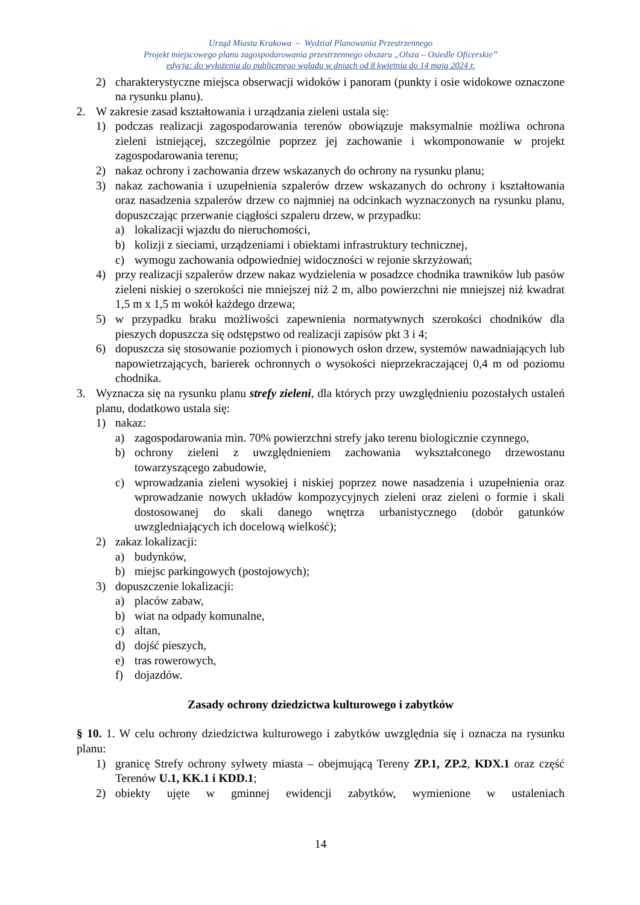Urząd Miasta Krakowa – Wydział Planowania Przestrzennego
Projekt miejscowego planu zagospodarowania przestrzennego obszaru „Olsza – Osiedle Oficerskie”
edycja: do wyłożenia do publicznego wglądu w dniach od 8 kwietnia do 14 maja 2024 r.
2) charakterystyczne miejsca obserwacji widoków i panoram (punkty i osie widokowe oznaczone na rysunku planu).
2. W zakresie zasad kształtowania i urządzania zieleni ustala się:
1) podczas realizacji zagospodarowania terenów obowiązuje maksymalnie możliwa ochrona zieleni istniejącej, szczególnie poprzez jej zachowanie i wkomponowanie w projekt zagospodarowania terenu;
2) nakaz ochrony i zachowania drzew wskazanych do ochrony na rysunku planu;
3) nakaz zachowania i uzupełnienia szpalerów drzew wskazanych do ochrony i kształtowania oraz nasadzenia szpalerów drzew co najmniej na odcinkach wyznaczonych na rysunku planu, dopuszczając przerwanie ciągłości szpaleru drzew, w przypadku:
a) lokalizacji wjazdu do nieruchomości,
b) kolizji z sieciami, urządzeniami i obiektami infrastruktury technicznej,
c) wymogu zachowania odpowiedniej widoczności w rejonie skrzyżowań;
4) przy realizacji szpalerów drzew nakaz wydzielenia w posadzce chodnika trawników lub pasów zieleni niskiej o szerokości nie mniejszej niż 2 m, albo powierzchni nie mniejszej niż kwadrat 1,5 m x 1,5 m wokół każdego drzewa;
5) w przypadku braku możliwości zapewnienia normatywnych szerokości chodników dla pieszych dopuszcza się odstępstwo od realizacji zapisów pkt 3 i 4;
6) dopuszcza się stosowanie poziomych i pionowych osłon drzew, systemów nawadniających lub napowietrzających, barierek ochronnych o wysokości nieprzekraczającej 0,4 m od poziomu chodnika.
3. Wyznacza się na rysunku planu strefy zieleni, dla których przy uwzględnieniu pozostałych ustaleń planu, dodatkowo ustala się:
1) nakaz:
a) zagospodarowania min. 70% powierzchni strefy jako terenu biologicznie czynnego,
b) ochrony zieleni z uwzględnieniem zachowania wykształconego drzewostanu towarzyszącego zabudowie,
c) wprowadzania zieleni wysokiej i niskiej poprzez nowe nasadzenia i uzupełnienia oraz wprowadzanie nowych układów kompozycyjnych zieleni oraz zieleni o formie i skali dostosowanej do skali danego wnętrza urbanistycznego (dobór gatunków uwzgledniających ich docelową wielkość);
2) zakaz lokalizacji:
a) budynków,
b) miejsc parkingowych (postojowych);
3) dopuszczenie lokalizacji:
a) placów zabaw,
b) wiat na odpady komunalne,
c) altan,
d) dojść pieszych,
e) tras rowerowych,
f) dojazdów.
Zasady ochrony dziedzictwa kulturowego i zabytków
§ 10. 1. W celu ochrony dziedzictwa kulturowego i zabytków uwzględnia się i oznacza na rysunku planu:
1) granicę Strefy ochrony sylwety miasta – obejmującą Tereny ZP.1, ZP.2, KDX.1 oraz część Terenów U.1, KK.1 i KDD.1;
2) obiekty ujęte w gminnej ewidencji zabytków, wymienione w ustaleniach
14